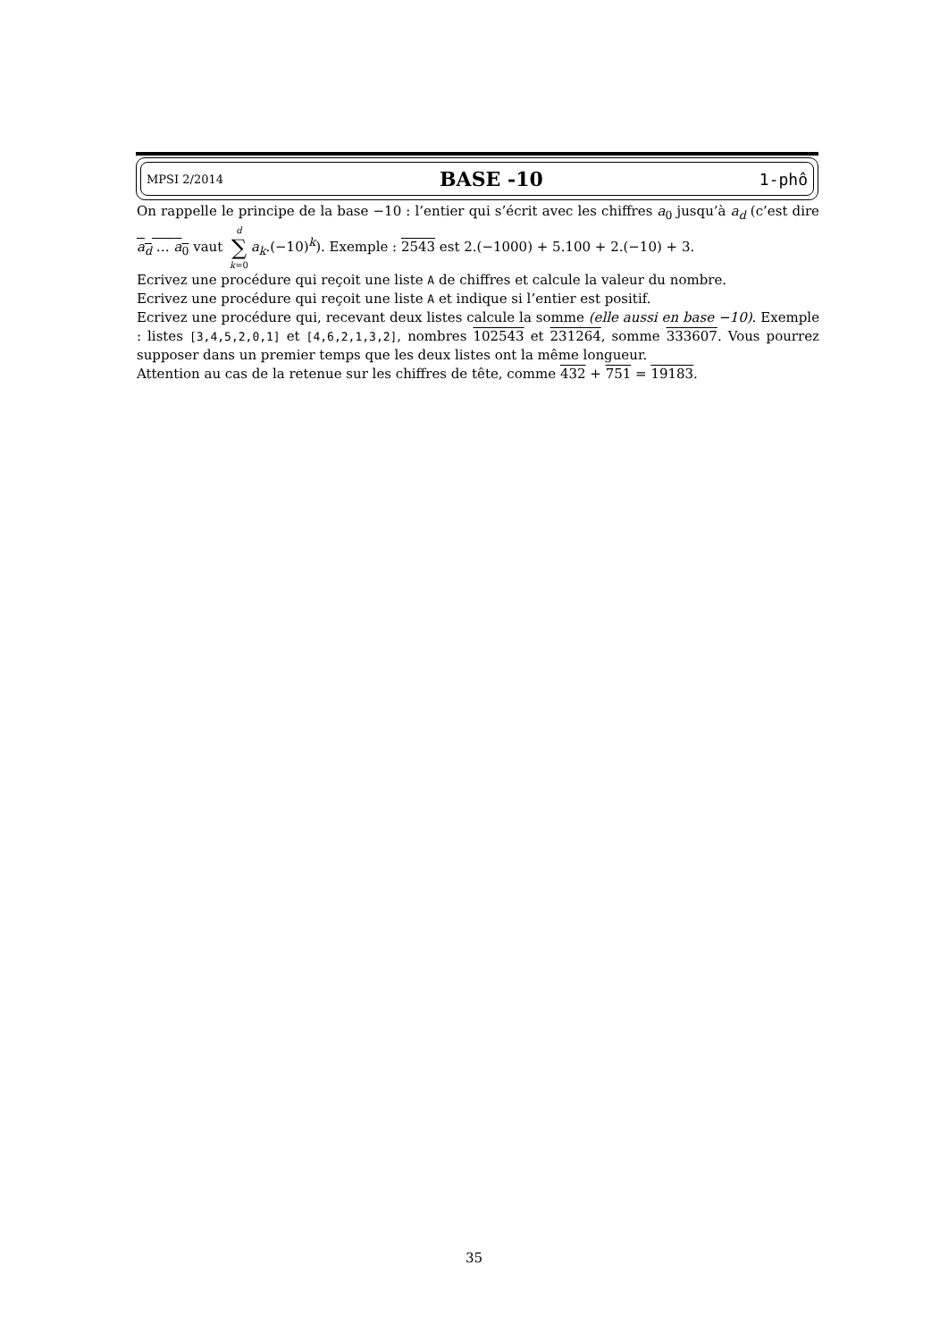MPSI 2/2014 BASE -10 1-phô
On rappelle le principe de la base −10 : l’entier qui s’écrit avec les chiffres a<sub>0</sub> jusqu’à a<sub>d</sub> (c’est dire a<sub>d</sub> … a<sub>0</sub> vaut d ∑ k=0 a<sub>k</sub>.(−10)<sup>k</sup>). Exemple : 2543 est 2.(−1000) + 5.100 + 2.(−10) + 3.
Ecrivez une procédure qui reçoit une liste A de chiffres et calcule la valeur du nombre.
Ecrivez une procédure qui reçoit une liste A et indique si l’entier est positif.
Ecrivez une procédure qui, recevant deux listes calcule la somme (elle aussi en base −10). Exemple : listes [3,4,5,2,0,1] et [4,6,2,1,3,2], nombres 102543 et 231264, somme 333607. Vous pourrez supposer dans un premier temps que les deux listes ont la même longueur.
Attention au cas de la retenue sur les chiffres de tête, comme 432 + 751 = 19183.
35